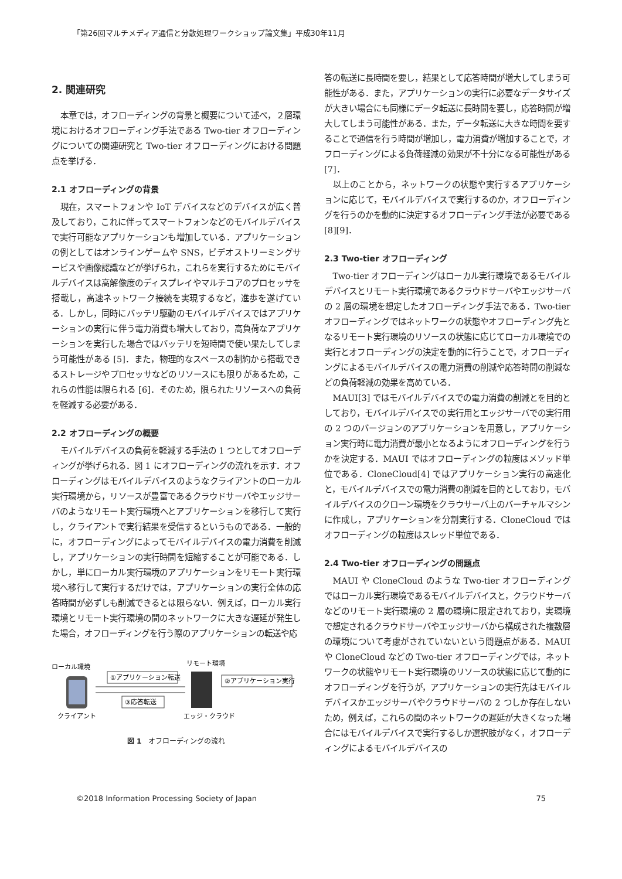「第26回マルチメディア通信と分散処理ワークショップ論文集」平成30年11月
2. 関連研究
本章では，オフローディングの背景と概要について述べ，２層環境におけるオフローディング手法である Two-tier オフローディングについての関連研究と Two-tier オフローディングにおける問題点を挙げる．
2.1 オフローディングの背景
現在，スマートフォンや IoT デバイスなどのデバイスが広く普及しており，これに伴ってスマートフォンなどのモバイルデバイスで実行可能なアプリケーションも増加している．アプリケーションの例としてはオンラインゲームや SNS，ビデオストリーミングサービスや画像認識などが挙げられ，これらを実行するためにモバイルデバイスは高解像度のディスプレイやマルチコアのプロセッサを搭載し，高速ネットワーク接続を実現するなど，進歩を遂げている．しかし，同時にバッテリ駆動のモバイルデバイスではアプリケーションの実行に伴う電力消費も増大しており，高負荷なアプリケーションを実行した場合ではバッテリを短時間で使い果たしてしまう可能性がある [5]．また，物理的なスペースの制約から搭載できるストレージやプロセッサなどのリソースにも限りがあるため，これらの性能は限られる [6]．そのため，限られたリソースへの負荷を軽減する必要がある．
2.2 オフローディングの概要
モバイルデバイスの負荷を軽減する手法の 1 つとしてオフローディングが挙げられる．図 1 にオフローディングの流れを示す．オフローディングはモバイルデバイスのようなクライアントのローカル実行環境から，リソースが豊富であるクラウドサーバやエッジサーバのようなリモート実行環境へとアプリケーションを移行して実行し，クライアントで実行結果を受信するというものである．一般的に，オフローディングによってモバイルデバイスの電力消費を削減し，アプリケーションの実行時間を短縮することが可能である．しかし，単にローカル実行環境のアプリケーションをリモート実行環境へ移行して実行するだけでは，アプリケーションの実行全体の応答時間が必ずしも削減できるとは限らない．例えば，ローカル実行環境とリモート実行環境の間のネットワークに大きな遅延が発生した場合，オフローディングを行う際のアプリケーションの転送や応
ローカル環境
リモート環境
①アプリケーション転送
③応答転送
②アプリケーション実行
クライアント
エッジ・クラウド
図 1　オフローディングの流れ
答の転送に長時間を要し，結果として応答時間が増大してしまう可能性がある．また，アプリケーションの実行に必要なデータサイズが大きい場合にも同様にデータ転送に長時間を要し，応答時間が増大してしまう可能性がある．また，データ転送に大きな時間を要することで通信を行う時間が増加し，電力消費が増加することで，オフローディングによる負荷軽減の効果が不十分になる可能性がある [7]．
以上のことから，ネットワークの状態や実行するアプリケーションに応じて，モバイルデバイスで実行するのか，オフローディングを行うのかを動的に決定するオフローディング手法が必要である [8][9]．
2.3 Two-tier オフローディング
Two-tier オフローディングはローカル実行環境であるモバイルデバイスとリモート実行環境であるクラウドサーバやエッジサーバの 2 層の環境を想定したオフローディング手法である．Two-tier オフローディングではネットワークの状態やオフローディング先となるリモート実行環境のリソースの状態に応じてローカル環境での実行とオフローディングの決定を動的に行うことで，オフローディングによるモバイルデバイスの電力消費の削減や応答時間の削減などの負荷軽減の効果を高めている．
MAUI[3] ではモバイルデバイスでの電力消費の削減とを目的としており，モバイルデバイスでの実行用とエッジサーバでの実行用の 2 つのバージョンのアプリケーションを用意し，アプリケーション実行時に電力消費が最小となるようにオフローディングを行うかを決定する．MAUI ではオフローディングの粒度はメソッド単位である．CloneCloud[4] ではアプリケーション実行の高速化と，モバイルデバイスでの電力消費の削減を目的としており，モバイルデバイスのクローン環境をクラウサーバ上のバーチャルマシンに作成し，アプリケーションを分割実行する．CloneCloud ではオフローディングの粒度はスレッド単位である．
2.4 Two-tier オフローディングの問題点
MAUI や CloneCloud のような Two-tier オフローディングではローカル実行環境であるモバイルデバイスと，クラウドサーバなどのリモート実行環境の 2 層の環境に限定されており，実環境で想定されるクラウドサーバやエッジサーバから構成された複数層の環境について考慮がされていないという問題点がある．MAUI や CloneCloud などの Two-tier オフローディングでは，ネットワークの状態やリモート実行環境のリソースの状態に応じて動的にオフローディングを行うが，アプリケーションの実行先はモバイルデバイスかエッジサーバやクラウドサーバの 2 つしか存在しないため，例えば，これらの間のネットワークの遅延が大きくなった場合にはモバイルデバイスで実行するしか選択肢がなく，オフローディングによるモバイルデバイスの
©2018 Information Processing Society of Japan 75